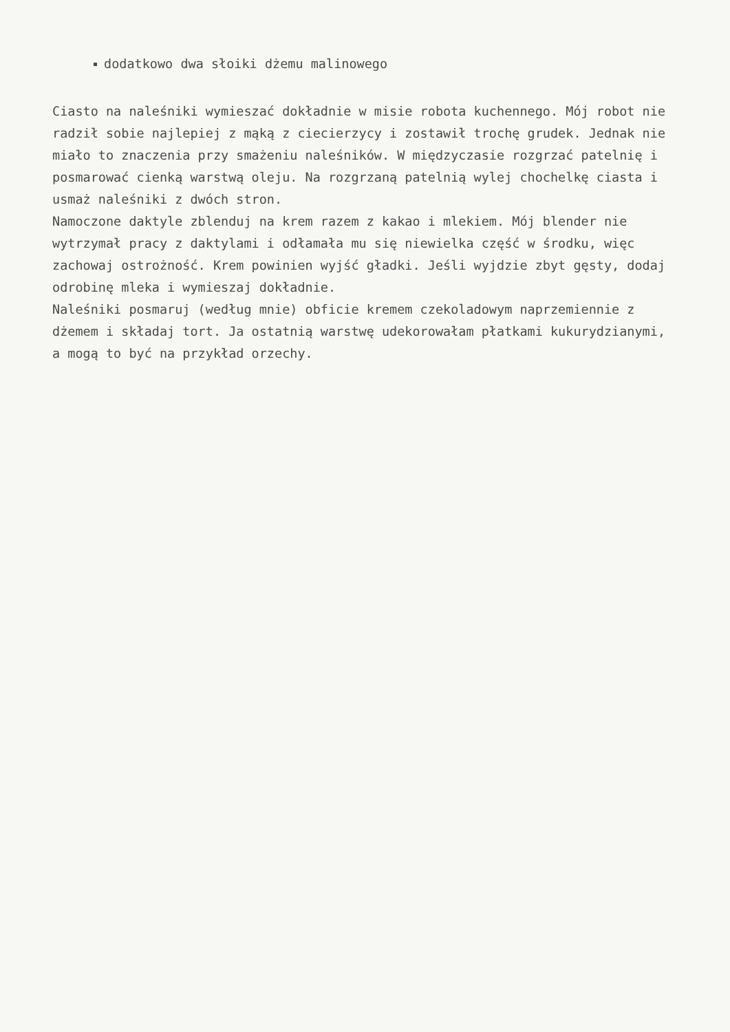dodatkowo dwa słoiki dżemu malinowego
Ciasto na naleśniki wymieszać dokładnie w misie robota kuchennego. Mój robot nie radził sobie najlepiej z mąką z ciecierzycy i zostawił trochę grudek. Jednak nie miało to znaczenia przy smażeniu naleśników. W międzyczasie rozgrzać patelnię i posmarować cienką warstwą oleju. Na rozgrzaną patelnią wylej chochelkę ciasta i usmaż naleśniki z dwóch stron.
Namoczone daktyle zblenduj na krem razem z kakao i mlekiem. Mój blender nie wytrzymał pracy z daktylami i odłamała mu się niewielka część w środku, więc zachowaj ostrożność. Krem powinien wyjść gładki. Jeśli wyjdzie zbyt gęsty, dodaj odrobinę mleka i wymieszaj dokładnie.
Naleśniki posmaruj (według mnie) obficie kremem czekoladowym naprzemiennie z dżemem i składaj tort. Ja ostatnią warstwę udekorowałam płatkami kukurydzianymi, a mogą to być na przykład orzechy.